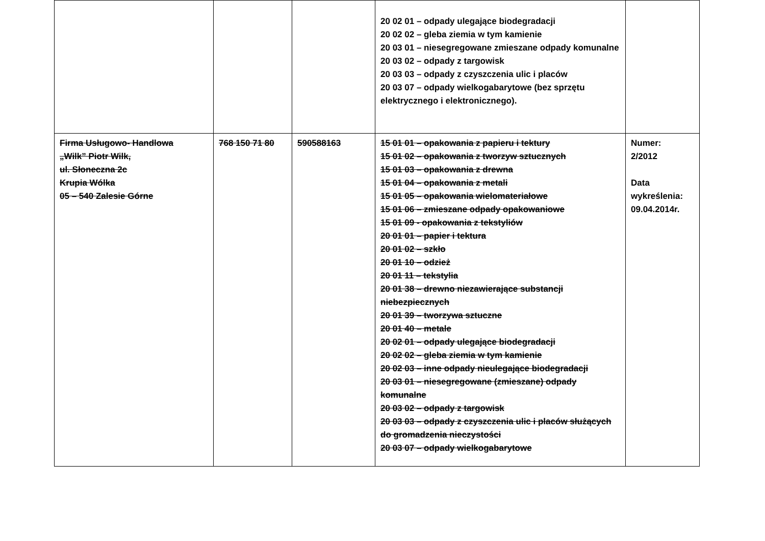| | | | 20 02 01 – odpady ulegające biodegradacji 20 02 02 – gleba ziemia w tym kamienie 20 03 01 – niesegregowane zmieszane odpady komunalne 20 03 02 – odpady z targowisk 20 03 03 – odpady z czyszczenia ulic i placów 20 03 07 – odpady wielkogabarytowe (bez sprzętu elektrycznego i elektronicznego). | |
| Firma Usługowo- Handlowa „Wilk” Piotr Wilk, ul. Słoneczna 2c Krupia Wólka 05 – 540 Zalesie Górne | 768 150 71 80 | 590588163 | 15 01 01 – opakowania z papieru i tektury 15 01 02 – opakowania z tworzyw sztucznych 15 01 03 – opakowania z drewna 15 01 04 – opakowania z metali 15 01 05 – opakowania wielomateriałowe 15 01 06 – zmieszane odpady opakowaniowe 15 01 09 - opakowania z tekstyliów 20 01 01 – papier i tektura 20 01 02 – szkło 20 01 10 – odzież 20 01 11 – tekstylia 20 01 38 – drewno niezawierające substancji niebezpiecznych 20 01 39 – tworzywa sztuczne 20 01 40 – metale 20 02 01 – odpady ulegające biodegradacji 20 02 02 – gleba ziemia w tym kamienie 20 02 03 – inne odpady nieulegające biodegradacji 20 03 01 – niesegregowane (zmieszane) odpady komunalne 20 03 02 – odpady z targowisk 20 03 03 – odpady z czyszczenia ulic i placów służących do gromadzenia nieczystości 20 03 07 – odpady wielkogabarytowe | Numer: 2/2012 Data wykreślenia: 09.04.2014r. |